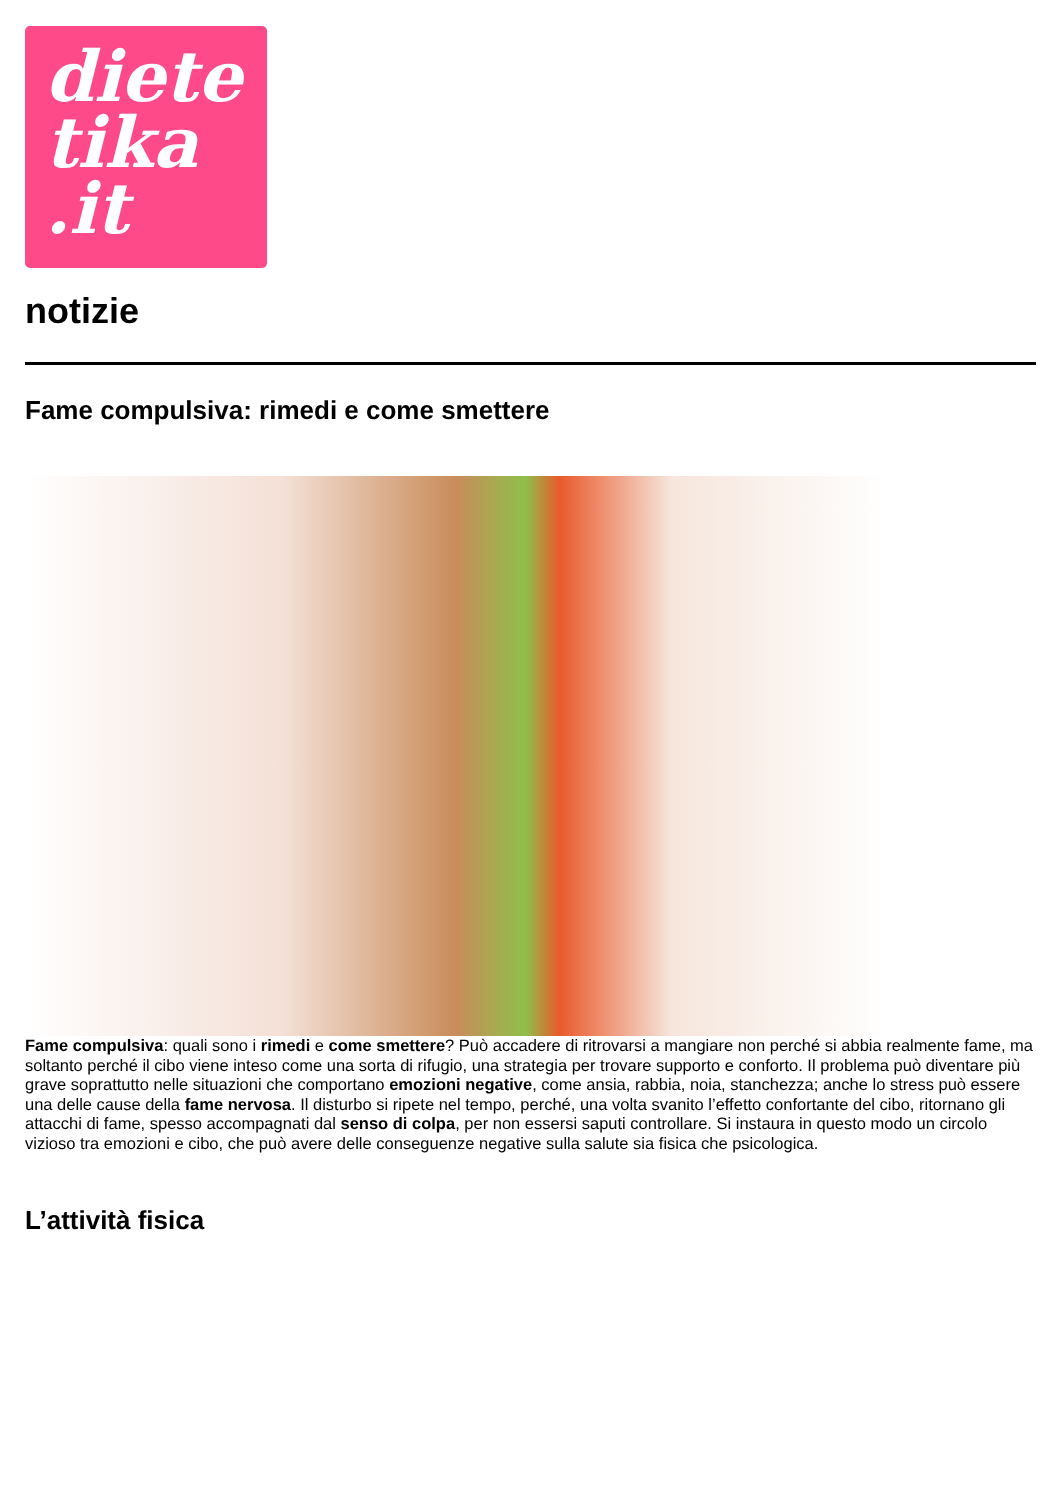diete
tika
.it
notizie
Fame compulsiva: rimedi e come smettere
Fame compulsiva: quali sono i rimedi e come smettere? Può accadere di ritrovarsi a mangiare non perché si abbia realmente fame, ma soltanto perché il cibo viene inteso come una sorta di rifugio, una strategia per trovare supporto e conforto. Il problema può diventare più grave soprattutto nelle situazioni che comportano emozioni negative, come ansia, rabbia, noia, stanchezza; anche lo stress può essere una delle cause della fame nervosa. Il disturbo si ripete nel tempo, perché, una volta svanito l’effetto confortante del cibo, ritornano gli attacchi di fame, spesso accompagnati dal senso di colpa, per non essersi saputi controllare. Si instaura in questo modo un circolo vizioso tra emozioni e cibo, che può avere delle conseguenze negative sulla salute sia fisica che psicologica.
L’attività fisica